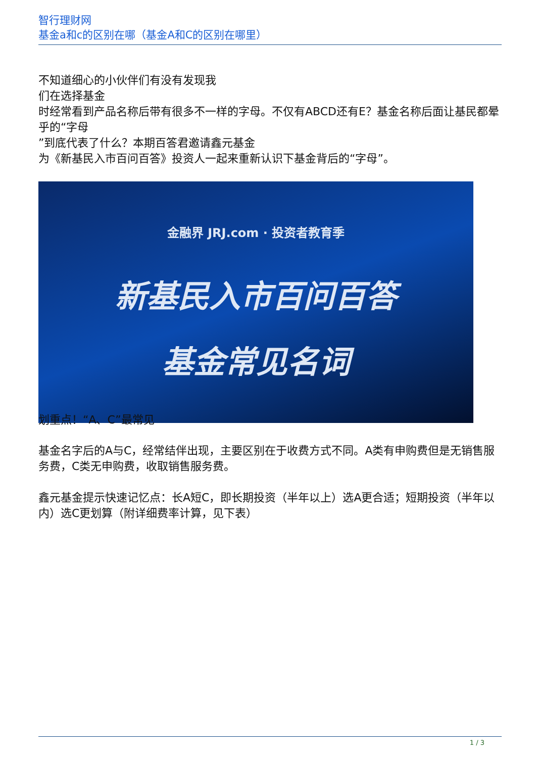智行理财网
基金a和c的区别在哪（基金A和C的区别在哪里）
不知道细心的小伙伴们有没有发现我
们在选择基金
时经常看到产品名称后带有很多不一样的字母。不仅有ABCD还有E？基金名称后面让基民都晕乎的“字母
”到底代表了什么？本期百答君邀请鑫元基金
为《新基民入市百问百答》投资人一起来重新认识下基金背后的“字母”。
金融界 JRJ.com · 投资者教育季
新基民入市百问百答
基金常见名词
划重点！“A、C”最常见
基金名字后的A与C，经常结伴出现，主要区别在于收费方式不同。A类有申购费但是无销售服务费，C类无申购费，收取销售服务费。
鑫元基金提示快速记忆点：长A短C，即长期投资（半年以上）选A更合适；短期投资（半年以内）选C更划算（附详细费率计算，见下表）
1 / 3